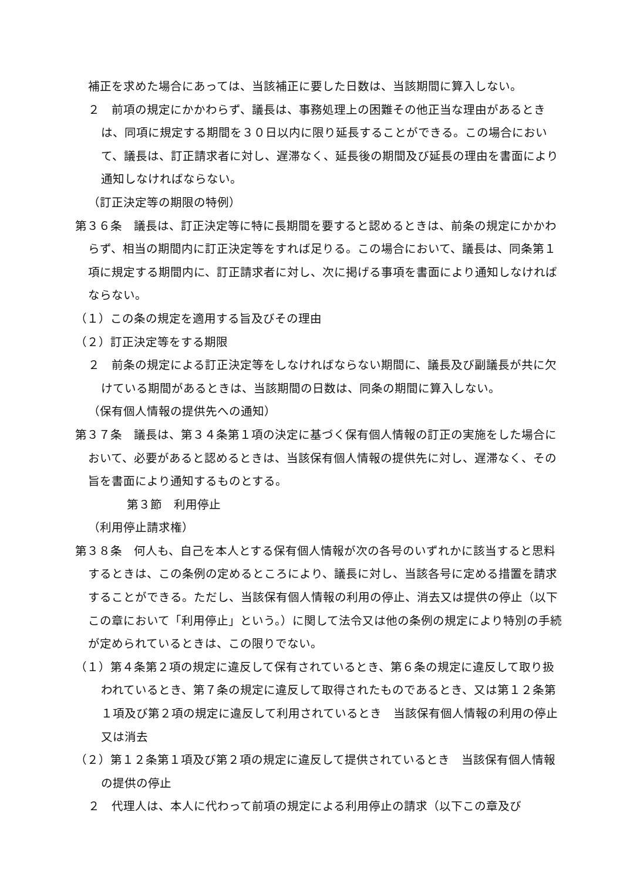補正を求めた場合にあっては、当該補正に要した日数は、当該期間に算入しない。
２　前項の規定にかかわらず、議長は、事務処理上の困難その他正当な理由があるときは、同項に規定する期間を３０日以内に限り延長することができる。この場合において、議長は、訂正請求者に対し、遅滞なく、延長後の期間及び延長の理由を書面により通知しなければならない。
（訂正決定等の期限の特例）
第３６条　議長は、訂正決定等に特に長期間を要すると認めるときは、前条の規定にかかわらず、相当の期間内に訂正決定等をすれば足りる。この場合において、議長は、同条第１項に規定する期間内に、訂正請求者に対し、次に掲げる事項を書面により通知しなければならない。
（１）この条の規定を適用する旨及びその理由
（２）訂正決定等をする期限
２　前条の規定による訂正決定等をしなければならない期間に、議長及び副議長が共に欠けている期間があるときは、当該期間の日数は、同条の期間に算入しない。
（保有個人情報の提供先への通知）
第３７条　議長は、第３４条第１項の決定に基づく保有個人情報の訂正の実施をした場合において、必要があると認めるときは、当該保有個人情報の提供先に対し、遅滞なく、その旨を書面により通知するものとする。
第３節　利用停止
（利用停止請求権）
第３８条　何人も、自己を本人とする保有個人情報が次の各号のいずれかに該当すると思料するときは、この条例の定めるところにより、議長に対し、当該各号に定める措置を請求することができる。ただし、当該保有個人情報の利用の停止、消去又は提供の停止（以下この章において「利用停止」という。）に関して法令又は他の条例の規定により特別の手続が定められているときは、この限りでない。
（１）第４条第２項の規定に違反して保有されているとき、第６条の規定に違反して取り扱われているとき、第７条の規定に違反して取得されたものであるとき、又は第１２条第１項及び第２項の規定に違反して利用されているとき　当該保有個人情報の利用の停止又は消去
（２）第１２条第１項及び第２項の規定に違反して提供されているとき　当該保有個人情報の提供の停止
２　代理人は、本人に代わって前項の規定による利用停止の請求（以下この章及び